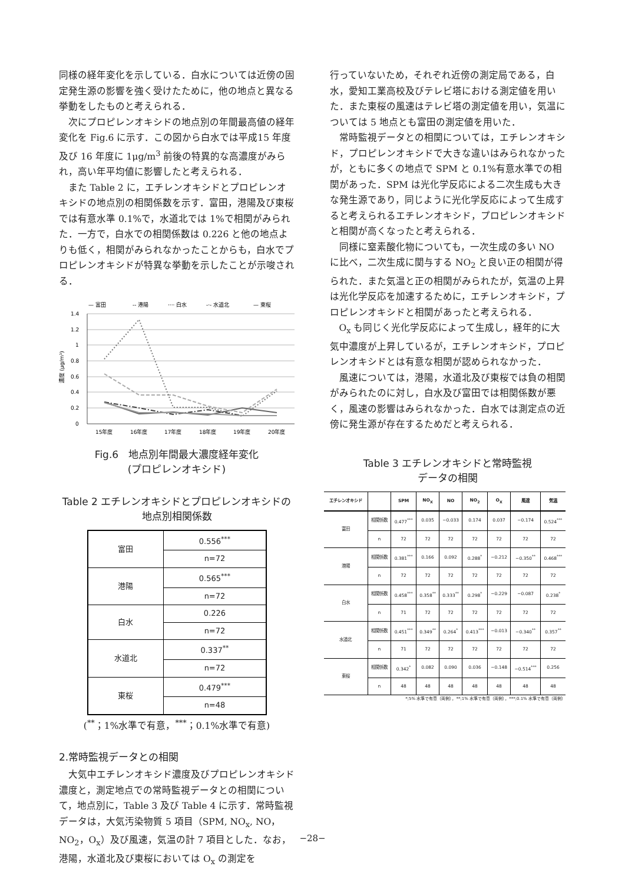同様の経年変化を示している．白水については近傍の固定発生源の影響を強く受けたために，他の地点と異なる挙動をしたものと考えられる．
次にプロピレンオキシドの地点別の年間最高値の経年変化を Fig.6 に示す．この図から白水では平成15 年度及び 16 年度に 1μg/m<sup>3</sup> 前後の特異的な高濃度がみられ，高い年平均値に影響したと考えられる．
また Table 2 に，エチレンオキシドとプロピレンオキシドの地点別の相関係数を示す．富田，港陽及び東桜では有意水準 0.1%で，水道北では 1%で相関がみられた．一方で，白水での相関係数は 0.226 と他の地点よりも低く，相関がみられなかったことからも，白水でプロピレンオキシドが特異な挙動を示したことが示唆される．
— 富田
-- 港陽
···· 白水
-·- 水道北
— 東桜
1.4
1.2
1
0.8
0.6
0.4
0.2
0
濃度 (μg/m³)
15年度
16年度
17年度
18年度
19年度
20年度
Fig.6　地点別年間最大濃度経年変化
(プロピレンオキシド)
Table 2 エチレンオキシドとプロピレンオキシドの地点別相関係数
| 富田 | 0.556<sup>***</sup> |
| | n=72 |
| 港陽 | 0.565<sup>***</sup> |
| | n=72 |
| 白水 | 0.226 |
| | n=72 |
| 水道北 | 0.337<sup>**</sup> |
| | n=72 |
| 東桜 | 0.479<sup>***</sup> |
| | n=48 |
(<sup>**</sup>；1%水準で有意，<sup>***</sup>；0.1%水準で有意)
2.常時監視データとの相関
大気中エチレンオキシド濃度及びプロピレンオキシド濃度と，測定地点での常時監視データとの相関について，地点別に，Table 3 及び Table 4 に示す．常時監視データは，大気汚染物質 5 項目（SPM, NO<sub>x</sub>, NO，NO<sub>2</sub>，O<sub>x</sub>）及び風速，気温の計 7 項目とした．なお，港陽，水道北及び東桜においては O<sub>x</sub> の測定を
行っていないため，それぞれ近傍の測定局である，白水，愛知工業高校及びテレビ塔における測定値を用いた．また東桜の風速はテレビ塔の測定値を用い，気温については 5 地点とも富田の測定値を用いた．
常時監視データとの相関については，エチレンオキシド，プロピレンオキシドで大きな違いはみられなかったが，ともに多くの地点で SPM と 0.1%有意水準での相関があった．SPM は光化学反応による二次生成も大きな発生源であり，同じように光化学反応によって生成すると考えられるエチレンオキシド，プロピレンオキシドと相関が高くなったと考えられる．
同様に窒素酸化物についても，一次生成の多い NO に比べ，二次生成に関与する NO<sub>2</sub> と良い正の相関が得られた．また気温と正の相関がみられたが，気温の上昇は光化学反応を加速するために，エチレンオキシド，プロピレンオキシドと相関があったと考えられる．
O<sub>x</sub> も同じく光化学反応によって生成し，経年的に大気中濃度が上昇しているが，エチレンオキシド，プロピレンオキシドとは有意な相関が認められなかった．
風速については，港陽，水道北及び東桜では負の相関がみられたのに対し，白水及び富田では相関係数が悪く，風速の影響はみられなかった．白水では測定点の近傍に発生源が存在するためだと考えられる．
Table 3 エチレンオキシドと常時監視
データの相関
| エチレンオキシド | | SPM | NO<sub>X</sub> | NO | NO<sub>2</sub> | O<sub>X</sub> | 風速 | 気温 |
| --- | --- | --- | --- | --- | --- | --- | --- | --- |
| 富田 | 相関係数 | 0.477<sup>***</sup> | 0.035 | −0.033 | 0.174 | 0.037 | −0.174 | 0.524<sup>***</sup> |
| | n | 72 | 72 | 72 | 72 | 72 | 72 | 72 |
| 港陽 | 相関係数 | 0.381<sup>***</sup> | 0.166 | 0.092 | 0.288<sup>*</sup> | −0.212 | −0.350<sup>**</sup> | 0.468<sup>***</sup> |
| | n | 72 | 72 | 72 | 72 | 72 | 72 | 72 |
| 白水 | 相関係数 | 0.458<sup>***</sup> | 0.358<sup>**</sup> | 0.333<sup>**</sup> | 0.298<sup>*</sup> | −0.229 | −0.087 | 0.238<sup>*</sup> |
| | n | 71 | 72 | 72 | 72 | 72 | 72 | 72 |
| 水道北 | 相関係数 | 0.451<sup>***</sup> | 0.349<sup>**</sup> | 0.264<sup>*</sup> | 0.413<sup>***</sup> | −0.013 | −0.340<sup>**</sup> | 0.357<sup>**</sup> |
| | n | 71 | 72 | 72 | 72 | 72 | 72 | 72 |
| 東桜 | 相関係数 | 0.342<sup>*</sup> | 0.082 | 0.090 | 0.036 | −0.148 | −0.514<sup>***</sup> | 0.256 |
| | n | 48 | 48 | 48 | 48 | 48 | 48 | 48 |
*;5% 水準で有意（両側），**;1% 水準で有意（両側），***;0.1% 水準で有意（両側）
−28−